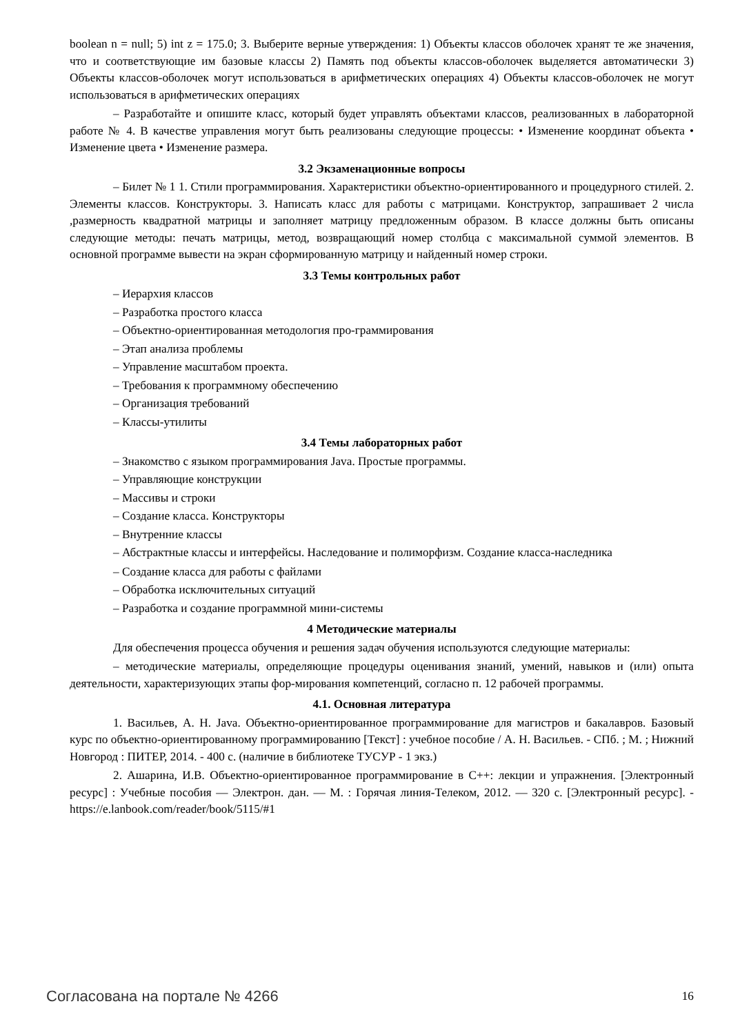boolean n = null; 5) int z = 175.0; 3. Выберите верные утверждения: 1) Объекты классов оболочек хранят те же значения, что и соответствующие им базовые классы 2) Память под объекты классов-оболочек выделяется автоматически 3) Объекты классов-оболочек могут использоваться в арифметических операциях 4) Объекты классов-оболочек не могут использоваться в арифметических операциях
– Разработайте и опишите класс, который будет управлять объектами классов, реализованных в лабораторной работе № 4. В качестве управления могут быть реализованы следующие процессы: • Изменение координат объекта • Изменение цвета • Изменение размера.
3.2 Экзаменационные вопросы
– Билет № 1 1. Стили программирования. Характеристики объектно-ориентированного и процедурного стилей. 2. Элементы классов. Конструкторы. 3. Написать класс для работы с матрицами. Конструктор, запрашивает 2 числа ,размерность квадратной матрицы и заполняет матрицу предложенным образом. В классе должны быть описаны следующие методы: печать матрицы, метод, возвращающий номер столбца с максимальной суммой элементов. В основной программе вывести на экран сформированную матрицу и найденный номер строки.
3.3 Темы контрольных работ
– Иерархия классов
– Разработка простого класса
– Объектно-ориентированная методология про-граммирования
– Этап анализа проблемы
– Управление масштабом проекта.
– Требования к программному обеспечению
– Организация требований
– Классы-утилиты
3.4 Темы лабораторных работ
– Знакомство с языком программирования Java. Простые программы.
– Управляющие конструкции
– Массивы и строки
– Создание класса. Конструкторы
– Внутренние классы
– Абстрактные классы и интерфейсы. Наследование и полиморфизм. Создание класса-наследника
– Создание класса для работы с файлами
– Обработка исключительных ситуаций
– Разработка и создание программной мини-системы
4 Методические материалы
Для обеспечения процесса обучения и решения задач обучения используются следующие материалы:
– методические материалы, определяющие процедуры оценивания знаний, умений, навыков и (или) опыта деятельности, характеризующих этапы фор-мирования компетенций, согласно п. 12 рабочей программы.
4.1. Основная литература
1. Васильев, А. Н. Java. Объектно-ориентированное программирование для магистров и бакалавров. Базовый курс по объектно-ориентированному программированию [Текст] : учебное пособие / А. Н. Васильев. - СПб. ; М. ; Нижний Новгород : ПИТЕР, 2014. - 400 с. (наличие в библиотеке ТУСУР - 1 экз.)
2. Ашарина, И.В. Объектно-ориентированное программирование в C++: лекции и упражнения. [Электронный ресурс] : Учебные пособия — Электрон. дан. — М. : Горячая линия-Телеком, 2012. — 320 с. [Электронный ресурс]. - https://e.lanbook.com/reader/book/5115/#1
Согласована на портале № 4266 16